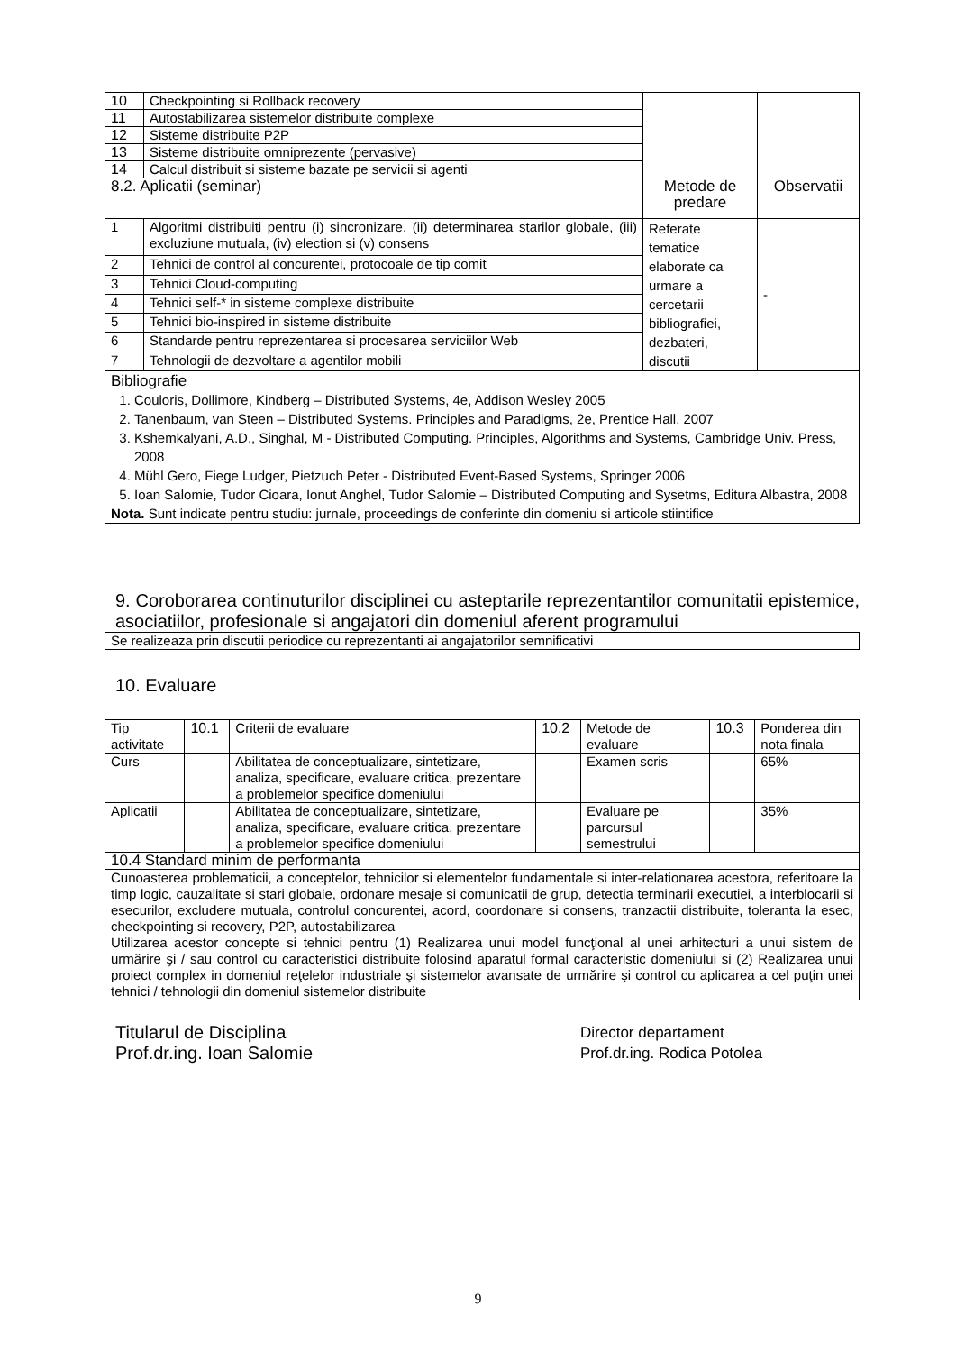| 10 | Checkpointing si Rollback recovery | | |
| 11 | Autostabilizarea sistemelor distribuite complexe | | |
| 12 | Sisteme distribuite P2P | | |
| 13 | Sisteme distribuite omniprezente (pervasive) | | |
| 14 | Calcul distribuit si sisteme bazate pe servicii si agenti | | |
| 8.2. Aplicatii (seminar) | | Metode de predare | Observatii |
| 1 | Algoritmi distribuiti pentru (i) sincronizare, (ii) determinarea starilor globale, (iii) excluziune mutuala, (iv) election si (v) consens | Referate tematice elaborate ca urmare a cercetarii bibliografiei, dezbateri, discutii | - |
| 2 | Tehnici de control al concurentei, protocoale de tip comit | | |
| 3 | Tehnici Cloud-computing | | |
| 4 | Tehnici self-* in sisteme complexe distribuite | | |
| 5 | Tehnici bio-inspired in sisteme distribuite | | |
| 6 | Standarde pentru reprezentarea si procesarea serviciilor Web | | |
| 7 | Tehnologii de dezvoltare a agentilor mobili | | |
| Bibliografie 1. Couloris, Dollimore, Kindberg – Distributed Systems, 4e, Addison Wesley 2005 2. Tanenbaum, van Steen – Distributed Systems. Principles and Paradigms, 2e, Prentice Hall, 2007 3. Kshemkalyani, A.D., Singhal, M - Distributed Computing. Principles, Algorithms and Systems, Cambridge Univ. Press, 2008 4. Mühl Gero, Fiege Ludger, Pietzuch Peter - Distributed Event-Based Systems, Springer 2006 5. Ioan Salomie, Tudor Cioara, Ionut Anghel, Tudor Salomie – Distributed Computing and Sysetms, Editura Albastra, 2008 Nota. Sunt indicate pentru studiu: jurnale, proceedings de conferinte din domeniu si articole stiintifice | | | |
9. Coroborarea continuturilor disciplinei cu asteptarile reprezentantilor comunitatii epistemice, asociatiilor, profesionale si angajatori din domeniul aferent programului
| Se realizeaza prin discutii periodice cu reprezentanti ai angajatorilor semnificativi |
10. Evaluare
| Tip activitate | 10.1 | Criterii de evaluare | 10.2 | Metode de evaluare | 10.3 | Ponderea din nota finala |
| Curs | | Abilitatea de conceptualizare, sintetizare, analiza, specificare, evaluare critica, prezentare a problemelor specifice domeniului | | Examen scris | | 65% |
| Aplicatii | | Abilitatea de conceptualizare, sintetizare, analiza, specificare, evaluare critica, prezentare a problemelor specifice domeniului | | Evaluare pe parcursul semestrului | | 35% |
| 10.4 Standard minim de performanta | | | | | | |
| Cunoasterea problematicii, a conceptelor, tehnicilor si elementelor fundamentale si inter-relationarea acestora, referitoare la timp logic, cauzalitate si stari globale, ordonare mesaje si comunicatii de grup, detectia terminarii executiei, a interblocarii si esecurilor, excludere mutuala, controlul concurentei, acord, coordonare si consens, tranzactii distribuite, toleranta la esec, checkpointing si recovery, P2P, autostabilizarea Utilizarea acestor concepte si tehnici pentru (1) Realizarea unui model funcţional al unei arhitecturi a unui sistem de urmărire şi / sau control cu caracteristici distribuite folosind aparatul formal caracteristic domeniului si (2) Realizarea unui proiect complex in domeniul reţelelor industriale şi sistemelor avansate de urmărire şi control cu aplicarea a cel puţin unei tehnici / tehnologii din domeniul sistemelor distribuite | | | | | | |
Titularul de Disciplina
Prof.dr.ing. Ioan Salomie
Director departament
Prof.dr.ing. Rodica Potolea
9